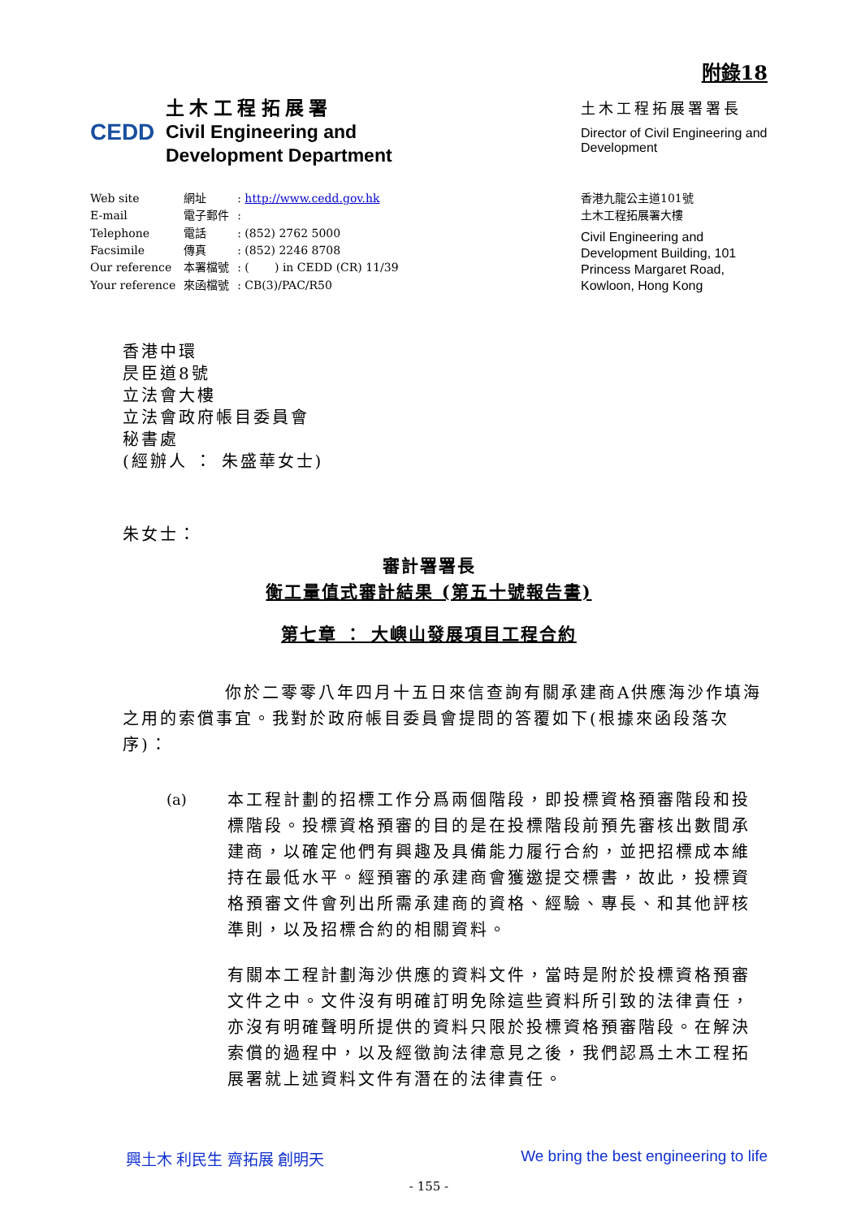附錄18
CEDD
土 木 工 程 拓 展 署
Civil Engineering and
Development Department
土木工程拓展署署長
Director of Civil Engineering and Development
| Web site | 網址 | : http://www.cedd.gov.hk |
| E-mail | 電子郵件 | : |
| Telephone | 電話 | : (852) 2762 5000 |
| Facsimile | 傳真 | : (852) 2246 8708 |
| Our reference | 本署檔號 | : ( ) in CEDD (CR) 11/39 |
| Your reference | 來函檔號 | : CB(3)/PAC/R50 |
香港九龍公主道101號
土木工程拓展署大樓
Civil Engineering and Development Building, 101 Princess Margaret Road, Kowloon, Hong Kong
香港中環
昃臣道8號
立法會大樓
立法會政府帳目委員會
秘書處
(經辦人 ： 朱盛華女士)
朱女士：
審計署署長
衡工量值式審計結果 (第五十號報告書)
第七章 ： 大嶼山發展項目工程合約
你於二零零八年四月十五日來信查詢有關承建商A供應海沙作填海之用的索償事宜。我對於政府帳目委員會提問的答覆如下(根據來函段落次序)：
(a) 本工程計劃的招標工作分爲兩個階段，即投標資格預審階段和投標階段。投標資格預審的目的是在投標階段前預先審核出數間承建商，以確定他們有興趣及具備能力履行合約，並把招標成本維持在最低水平。經預審的承建商會獲邀提交標書，故此，投標資格預審文件會列出所需承建商的資格、經驗、專長、和其他評核準則，以及招標合約的相關資料。
有關本工程計劃海沙供應的資料文件，當時是附於投標資格預審文件之中。文件沒有明確訂明免除這些資料所引致的法律責任，亦沒有明確聲明所提供的資料只限於投標資格預審階段。在解決索償的過程中，以及經徵詢法律意見之後，我們認爲土木工程拓展署就上述資料文件有潛在的法律責任。
興土木 利民生 齊拓展 創明天 We bring the best engineering to life
- 155 -